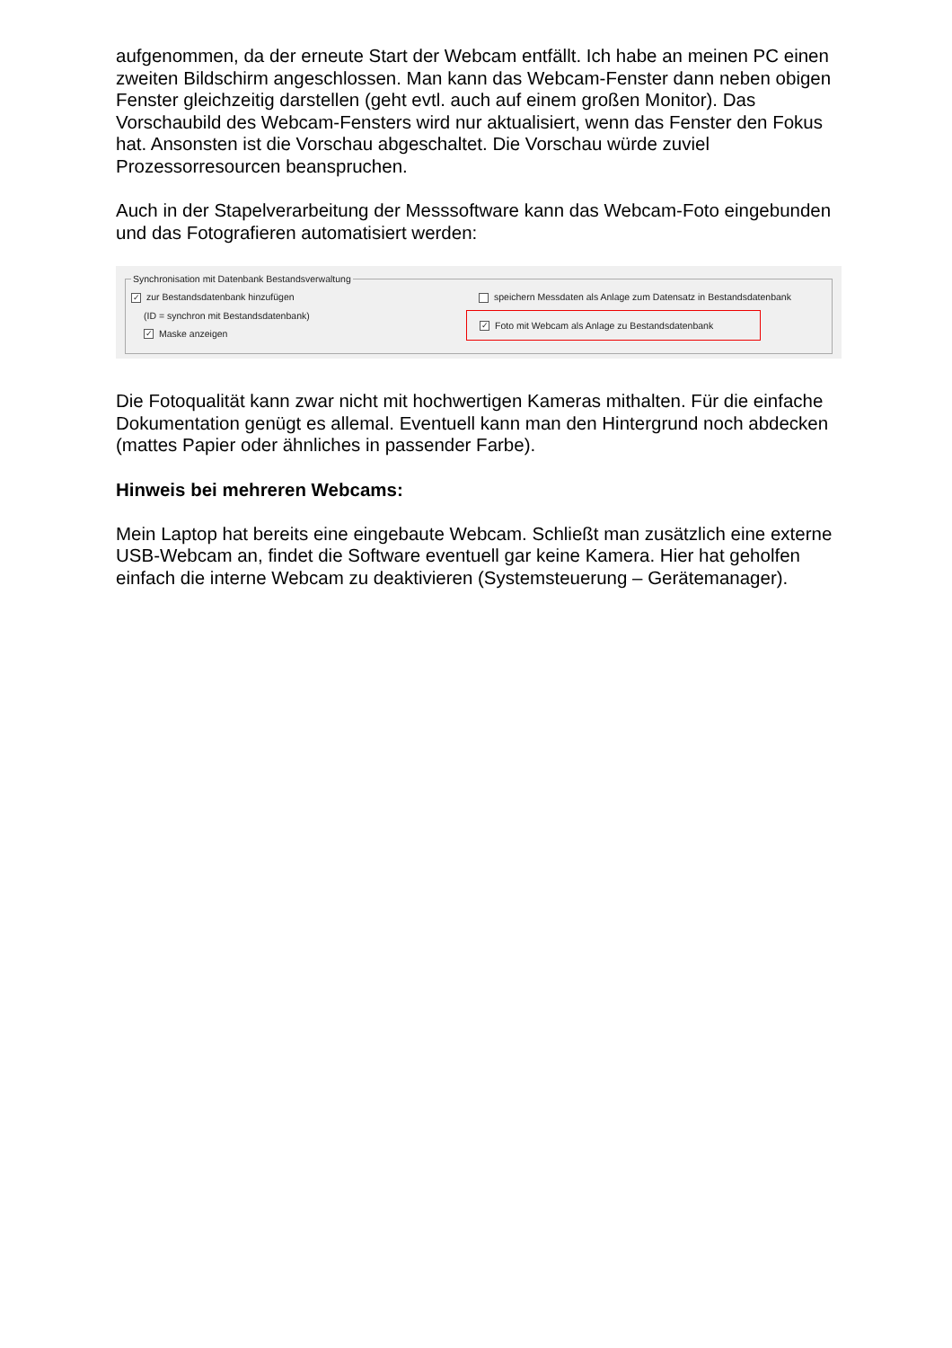aufgenommen, da der erneute Start der Webcam entfällt. Ich habe an meinen PC einen zweiten Bildschirm angeschlossen. Man kann das Webcam-Fenster dann neben obigen Fenster gleichzeitig darstellen (geht evtl. auch auf einem großen Monitor). Das Vorschaubild des Webcam-Fensters wird nur aktualisiert, wenn das Fenster den Fokus hat. Ansonsten ist die Vorschau abgeschaltet. Die Vorschau würde zuviel Prozessorresourcen beanspruchen.
Auch in der Stapelverarbeitung der Messsoftware kann das Webcam-Foto eingebunden und das Fotografieren automatisiert werden:
Synchronisation mit Datenbank Bestandsverwaltung
✓ zur Bestandsdatenbank hinzufügen
(ID = synchron mit Bestandsdatenbank)
✓ Maske anzeigen
speichern Messdaten als Anlage zum Datensatz in Bestandsdatenbank
✓ Foto mit Webcam als Anlage zu Bestandsdatenbank
Die Fotoqualität kann zwar nicht mit hochwertigen Kameras mithalten. Für die einfache Dokumentation genügt es allemal. Eventuell kann man den Hintergrund noch abdecken (mattes Papier oder ähnliches in passender Farbe).
Hinweis bei mehreren Webcams:
Mein Laptop hat bereits eine eingebaute Webcam. Schließt man zusätzlich eine externe USB-Webcam an, findet die Software eventuell gar keine Kamera. Hier hat geholfen einfach die interne Webcam zu deaktivieren (Systemsteuerung – Gerätemanager).